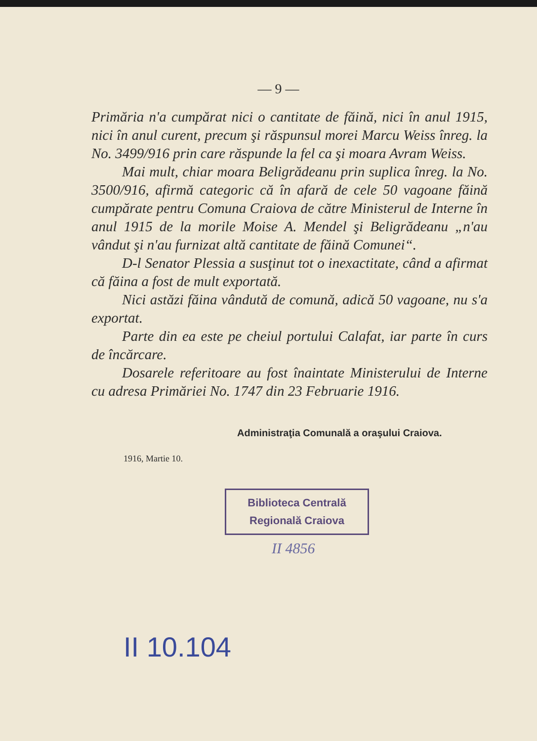— 9 —
Primăria n'a cumpărat nici o cantitate de făină, nici în anul 1915, nici în anul curent, precum şi răspunsul morei Marcu Weiss înreg. la No. 3499/916 prin care răspunde la fel ca şi moara Avram Weiss.
Mai mult, chiar moara Beligrădeanu prin suplica înreg. la No. 3500/916, afirmă categoric că în afară de cele 50 vagoane făină cumpărate pentru Comuna Craiova de către Ministerul de Interne în anul 1915 de la morile Moise A. Mendel şi Beligrădeanu „n'au vândut şi n'au furnizat altă cantitate de făină Comunei“.
D-l Senator Plessia a susţinut tot o inexactitate, când a afirmat că făina a fost de mult exportată.
Nici astăzi făina vândută de comună, adică 50 vagoane, nu s'a exportat.
Parte din ea este pe cheiul portului Calafat, iar parte în curs de încărcare.
Dosarele referitoare au fost înaintate Ministerului de Interne cu adresa Primăriei No. 1747 din 23 Februarie 1916.
Administraţia Comunală a oraşului Craiova.
1916, Martie 10.
Biblioteca Centrală
Regională Craiova
II 4856
II 10.104